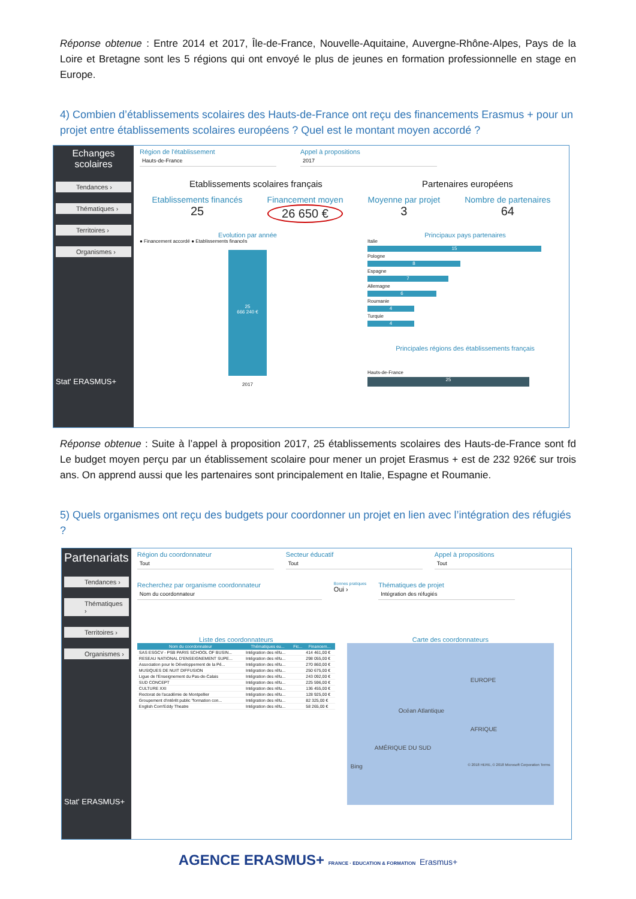Réponse obtenue : Entre 2014 et 2017, Île-de-France, Nouvelle-Aquitaine, Auvergne-Rhône-Alpes, Pays de la Loire et Bretagne sont les 5 régions qui ont envoyé le plus de jeunes en formation professionnelle en stage en Europe.
4) Combien d’établissements scolaires des Hauts-de-France ont reçu des financements Erasmus + pour un projet entre établissements scolaires européens ? Quel est le montant moyen accordé ?
Echanges scolaires
Tendances ›
Thématiques ›
Territoires ›
Organismes ›
Stat' ERASMUS+
Région de l'établissement
Hauts-de-France
Appel à propositions
2017
Etablissements scolaires français Partenaires européens
Etablissements financés
25
Financement moyen
26 650 €
Moyenne par projet
3
Nombre de partenaires
64
Evolution par année
● Financement accordé ● Etablissements financés
25
666 240 €
2017
Principaux pays partenaires
Italie
15
Pologne
8
Espagne
7
Allemagne
6
Roumanie
4
Turquie
4
Principales régions des établissements français
Hauts-de-France
25
Réponse obtenue : Suite à l’appel à proposition 2017, 25 établissements scolaires des Hauts-de-France sont fd Le budget moyen perçu par un établissement scolaire pour mener un projet Erasmus + est de 232 926€ sur trois ans. On apprend aussi que les partenaires sont principalement en Italie, Espagne et Roumanie.
5) Quels organismes ont reçu des budgets pour coordonner un projet en lien avec l’intégration des réfugiés ?
Partenariats
Tendances ›
Thématiques ›
Territoires ›
Organismes ›
Stat' ERASMUS+
Région du coordonnateur
Tout
Secteur éducatif
Tout
Appel à propositions
Tout
Recherchez par organisme coordonnateur
Nom du coordonnateur
Bonnes pratiques
Oui ›
Thématiques de projet
Intégration des réfugiés
Liste des coordonnateurs
| Nom du coordonnateur | Thématiques eu... | Fic... | Financem... |
| --- | --- | --- | --- |
| SAS ESGCV - PSB PARIS SCHOOL OF BUSIN... | Intégration des réfu... | | 414 461,00 € |
| RESEAU NATIONAL D'ENSEIGNEMENT SUPE... | Intégration des réfu... | | 298 055,00 € |
| Association pour le Développement de la Pé... | Intégration des réfu... | | 270 860,00 € |
| MUSIQUES DE NUIT DIFFUSION | Intégration des réfu... | | 250 675,00 € |
| Ligue de l'Enseignement du Pas-de-Calais | Intégration des réfu... | | 243 092,00 € |
| SUD CONCEPT | Intégration des réfu... | | 225 596,00 € |
| CULTURE XXI | Intégration des réfu... | | 136 455,00 € |
| Rectorat de l'académie de Montpellier | Intégration des réfu... | | 128 925,00 € |
| Groupement d'intérêt public "formation con... | Intégration des réfu... | | 82 325,00 € |
| English Com'Eddy Theatre | Intégration des réfu... | | 58 265,00 € |
Carte des coordonnateurs
EUROPE
Océan Atlantique
AFRIQUE
AMÉRIQUE DU SUD
Bing © 2018 HERE, © 2018 Microsoft Corporation Terms
AGENCE ERASMUS+ FRANCE · EDUCATION & FORMATION Erasmus+